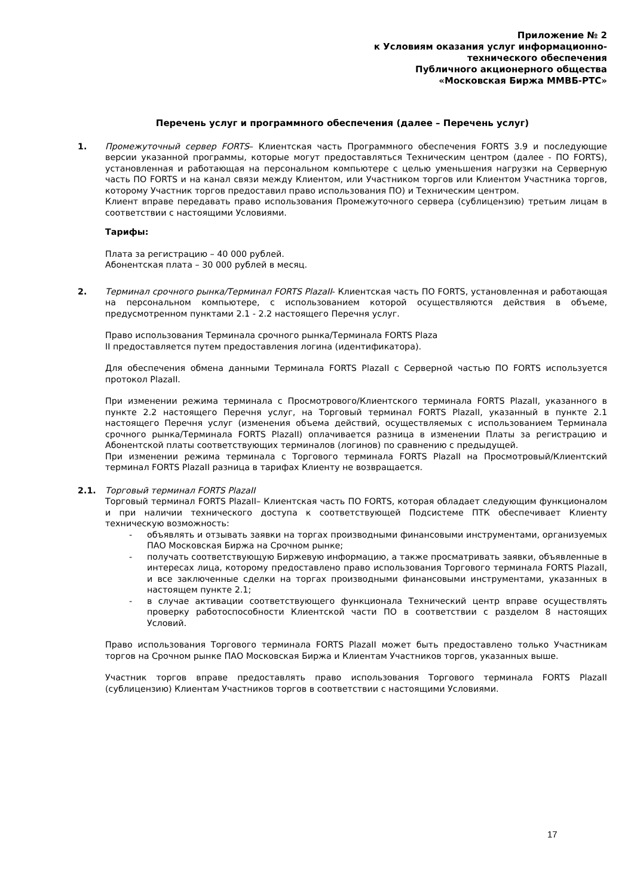Приложение № 2
к Условиям оказания услуг информационно-
технического обеспечения
Публичного акционерного общества
«Московская Биржа ММВБ-РТС»
Перечень услуг и программного обеспечения (далее – Перечень услуг)
1. Промежуточный сервер FORTS– Клиентская часть Программного обеспечения FORTS 3.9 и последующие версии указанной программы, которые могут предоставляться Техническим центром (далее - ПО FORTS), установленная и работающая на персональном компьютере с целью уменьшения нагрузки на Серверную часть ПО FORTS и на канал связи между Клиентом, или Участником торгов или Клиентом Участника торгов, которому Участник торгов предоставил право использования ПО) и Техническим центром.
Клиент вправе передавать право использования Промежуточного сервера (сублицензию) третьим лицам в соответствии с настоящими Условиями.
Тарифы:
Плата за регистрацию – 40 000 рублей.
Абонентская плата – 30 000 рублей в месяц.
2. Терминал срочного рынка/Терминал FORTS PlazaII- Клиентская часть ПО FORTS, установленная и работающая на персональном компьютере, с использованием которой осуществляются действия в объеме, предусмотренном пунктами 2.1 - 2.2 настоящего Перечня услуг.
Право использования Терминала срочного рынка/Терминала FORTS Plaza
II предоставляется путем предоставления логина (идентификатора).
Для обеспечения обмена данными Терминала FORTS PlazaII с Серверной частью ПО FORTS используется протокол PlazaII.
При изменении режима терминала с Просмотрового/Клиентского терминала FORTS PlazaII, указанного в пункте 2.2 настоящего Перечня услуг, на Торговый терминал FORTS PlazaII, указанный в пункте 2.1 настоящего Перечня услуг (изменения объема действий, осуществляемых с использованием Терминала срочного рынка/Терминала FORTS PlazaII) оплачивается разница в изменении Платы за регистрацию и Абонентской платы соответствующих терминалов (логинов) по сравнению с предыдущей.
При изменении режима терминала с Торгового терминала FORTS PlazaII на Просмотровый/Клиентский терминал FORTS PlazaII разница в тарифах Клиенту не возвращается.
2.1. Торговый терминал FORTS PlazaII
Торговый терминал FORTS PlazaII– Клиентская часть ПО FORTS, которая обладает следующим функционалом и при наличии технического доступа к соответствующей Подсистеме ПТК обеспечивает Клиенту техническую возможность:
- объявлять и отзывать заявки на торгах производными финансовыми инструментами, организуемых ПАО Московская Биржа на Срочном рынке;
- получать соответствующую Биржевую информацию, а также просматривать заявки, объявленные в интересах лица, которому предоставлено право использования Торгового терминала FORTS PlazaII, и все заключенные сделки на торгах производными финансовыми инструментами, указанных в настоящем пункте 2.1;
- в случае активации соответствующего функционала Технический центр вправе осуществлять проверку работоспособности Клиентской части ПО в соответствии с разделом 8 настоящих Условий.
Право использования Торгового терминала FORTS PlazaII может быть предоставлено только Участникам торгов на Срочном рынке ПАО Московская Биржа и Клиентам Участников торгов, указанных выше.
Участник торгов вправе предоставлять право использования Торгового терминала FORTS PlazaII (сублицензию) Клиентам Участников торгов в соответствии с настоящими Условиями.
17